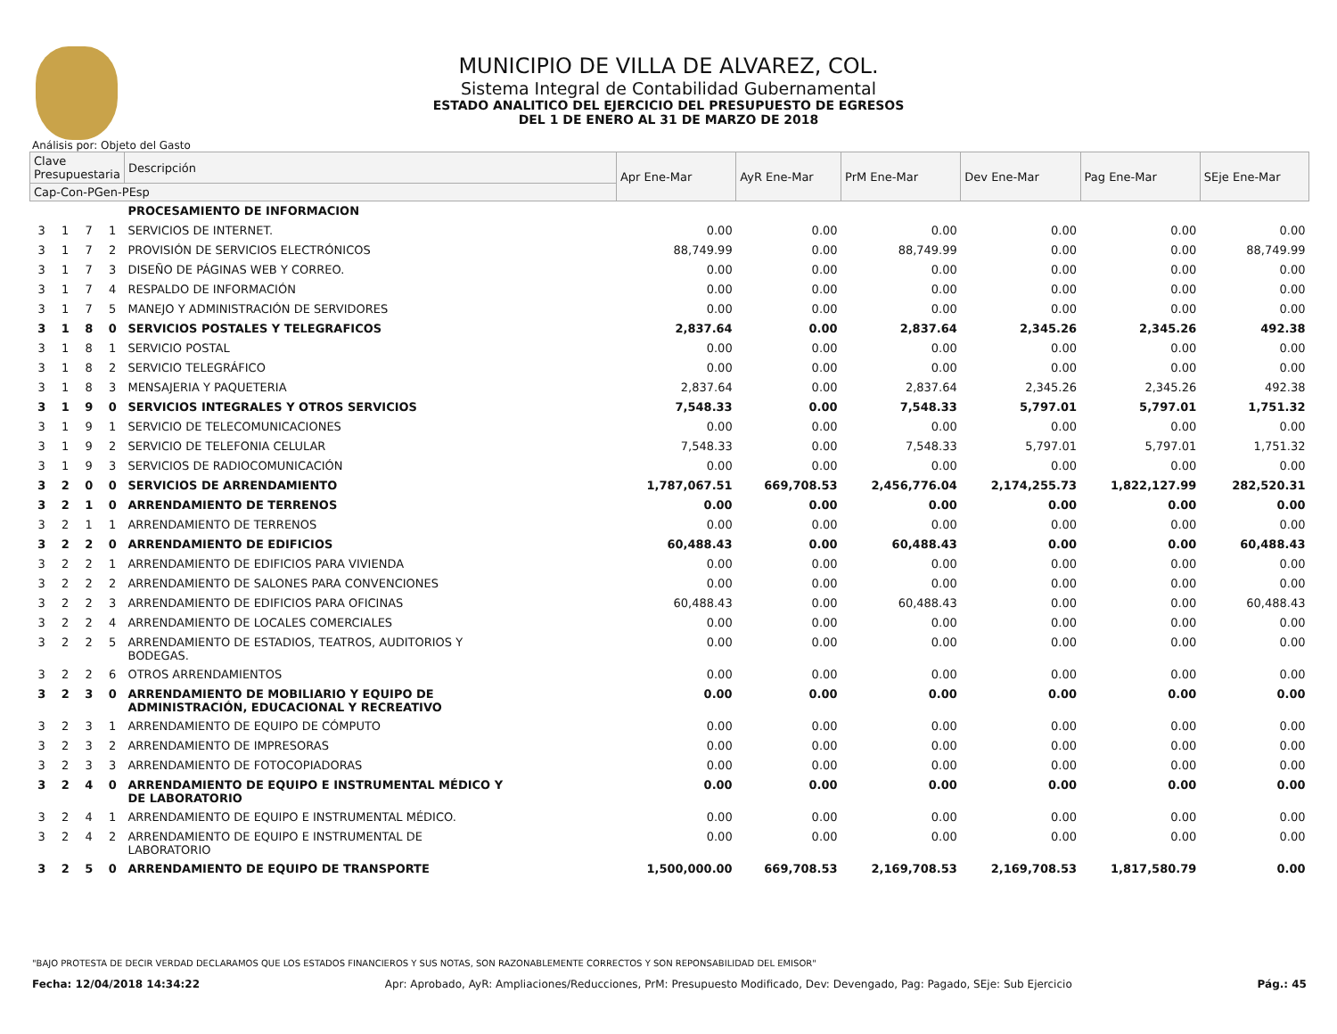MUNICIPIO DE VILLA DE ALVAREZ, COL.
Sistema Integral de Contabilidad Gubernamental
ESTADO ANALITICO DEL EJERCICIO DEL PRESUPUESTO DE EGRESOS
DEL 1 DE ENERO AL 31 DE MARZO DE 2018
Análisis por: Objeto del Gasto
| Clave Presupuestaria | | | | Descripción | Apr Ene-Mar | AyR Ene-Mar | PrM Ene-Mar | Dev Ene-Mar | Pag Ene-Mar | SEje Ene-Mar |
| --- | --- | --- | --- | --- | --- | --- | --- | --- | --- | --- |
| Cap-Con-PGen-PEsp | | | | | | | | | | |
| | | | | PROCESAMIENTO DE INFORMACION | | | | | | |
| 3 | 1 | 7 | 1 | SERVICIOS DE INTERNET. | 0.00 | 0.00 | 0.00 | 0.00 | 0.00 | 0.00 |
| 3 | 1 | 7 | 2 | PROVISIÓN DE SERVICIOS ELECTRÓNICOS | 88,749.99 | 0.00 | 88,749.99 | 0.00 | 0.00 | 88,749.99 |
| 3 | 1 | 7 | 3 | DISEÑO DE PÁGINAS WEB Y CORREO. | 0.00 | 0.00 | 0.00 | 0.00 | 0.00 | 0.00 |
| 3 | 1 | 7 | 4 | RESPALDO DE INFORMACIÓN | 0.00 | 0.00 | 0.00 | 0.00 | 0.00 | 0.00 |
| 3 | 1 | 7 | 5 | MANEJO Y ADMINISTRACIÓN DE SERVIDORES | 0.00 | 0.00 | 0.00 | 0.00 | 0.00 | 0.00 |
| 3 | 1 | 8 | 0 | SERVICIOS POSTALES Y TELEGRAFICOS | 2,837.64 | 0.00 | 2,837.64 | 2,345.26 | 2,345.26 | 492.38 |
| 3 | 1 | 8 | 1 | SERVICIO POSTAL | 0.00 | 0.00 | 0.00 | 0.00 | 0.00 | 0.00 |
| 3 | 1 | 8 | 2 | SERVICIO TELEGRÁFICO | 0.00 | 0.00 | 0.00 | 0.00 | 0.00 | 0.00 |
| 3 | 1 | 8 | 3 | MENSAJERIA Y PAQUETERIA | 2,837.64 | 0.00 | 2,837.64 | 2,345.26 | 2,345.26 | 492.38 |
| 3 | 1 | 9 | 0 | SERVICIOS INTEGRALES Y OTROS SERVICIOS | 7,548.33 | 0.00 | 7,548.33 | 5,797.01 | 5,797.01 | 1,751.32 |
| 3 | 1 | 9 | 1 | SERVICIO DE TELECOMUNICACIONES | 0.00 | 0.00 | 0.00 | 0.00 | 0.00 | 0.00 |
| 3 | 1 | 9 | 2 | SERVICIO DE TELEFONIA CELULAR | 7,548.33 | 0.00 | 7,548.33 | 5,797.01 | 5,797.01 | 1,751.32 |
| 3 | 1 | 9 | 3 | SERVICIOS DE RADIOCOMUNICACIÓN | 0.00 | 0.00 | 0.00 | 0.00 | 0.00 | 0.00 |
| 3 | 2 | 0 | 0 | SERVICIOS DE ARRENDAMIENTO | 1,787,067.51 | 669,708.53 | 2,456,776.04 | 2,174,255.73 | 1,822,127.99 | 282,520.31 |
| 3 | 2 | 1 | 0 | ARRENDAMIENTO DE TERRENOS | 0.00 | 0.00 | 0.00 | 0.00 | 0.00 | 0.00 |
| 3 | 2 | 1 | 1 | ARRENDAMIENTO DE TERRENOS | 0.00 | 0.00 | 0.00 | 0.00 | 0.00 | 0.00 |
| 3 | 2 | 2 | 0 | ARRENDAMIENTO DE EDIFICIOS | 60,488.43 | 0.00 | 60,488.43 | 0.00 | 0.00 | 60,488.43 |
| 3 | 2 | 2 | 1 | ARRENDAMIENTO DE EDIFICIOS PARA VIVIENDA | 0.00 | 0.00 | 0.00 | 0.00 | 0.00 | 0.00 |
| 3 | 2 | 2 | 2 | ARRENDAMIENTO DE SALONES PARA CONVENCIONES | 0.00 | 0.00 | 0.00 | 0.00 | 0.00 | 0.00 |
| 3 | 2 | 2 | 3 | ARRENDAMIENTO DE EDIFICIOS PARA OFICINAS | 60,488.43 | 0.00 | 60,488.43 | 0.00 | 0.00 | 60,488.43 |
| 3 | 2 | 2 | 4 | ARRENDAMIENTO DE LOCALES COMERCIALES | 0.00 | 0.00 | 0.00 | 0.00 | 0.00 | 0.00 |
| 3 | 2 | 2 | 5 | ARRENDAMIENTO DE ESTADIOS, TEATROS, AUDITORIOS Y BODEGAS. | 0.00 | 0.00 | 0.00 | 0.00 | 0.00 | 0.00 |
| 3 | 2 | 2 | 6 | OTROS ARRENDAMIENTOS | 0.00 | 0.00 | 0.00 | 0.00 | 0.00 | 0.00 |
| 3 | 2 | 3 | 0 | ARRENDAMIENTO DE MOBILIARIO Y EQUIPO DE ADMINISTRACIÓN, EDUCACIONAL Y RECREATIVO | 0.00 | 0.00 | 0.00 | 0.00 | 0.00 | 0.00 |
| 3 | 2 | 3 | 1 | ARRENDAMIENTO DE EQUIPO DE CÓMPUTO | 0.00 | 0.00 | 0.00 | 0.00 | 0.00 | 0.00 |
| 3 | 2 | 3 | 2 | ARRENDAMIENTO DE IMPRESORAS | 0.00 | 0.00 | 0.00 | 0.00 | 0.00 | 0.00 |
| 3 | 2 | 3 | 3 | ARRENDAMIENTO DE FOTOCOPIADORAS | 0.00 | 0.00 | 0.00 | 0.00 | 0.00 | 0.00 |
| 3 | 2 | 4 | 0 | ARRENDAMIENTO DE EQUIPO E INSTRUMENTAL MÉDICO Y DE LABORATORIO | 0.00 | 0.00 | 0.00 | 0.00 | 0.00 | 0.00 |
| 3 | 2 | 4 | 1 | ARRENDAMIENTO DE EQUIPO E INSTRUMENTAL MÉDICO. | 0.00 | 0.00 | 0.00 | 0.00 | 0.00 | 0.00 |
| 3 | 2 | 4 | 2 | ARRENDAMIENTO DE EQUIPO E INSTRUMENTAL DE LABORATORIO | 0.00 | 0.00 | 0.00 | 0.00 | 0.00 | 0.00 |
| 3 | 2 | 5 | 0 | ARRENDAMIENTO DE EQUIPO DE TRANSPORTE | 1,500,000.00 | 669,708.53 | 2,169,708.53 | 2,169,708.53 | 1,817,580.79 | 0.00 |
"BAJO PROTESTA DE DECIR VERDAD DECLARAMOS QUE LOS ESTADOS FINANCIEROS Y SUS NOTAS, SON RAZONABLEMENTE CORRECTOS Y SON REPONSABILIDAD DEL EMISOR"
Fecha: 12/04/2018 14:34:22 Apr: Aprobado, AyR: Ampliaciones/Reducciones, PrM: Presupuesto Modificado, Dev: Devengado, Pag: Pagado, SEje: Sub Ejercicio Pág.: 45